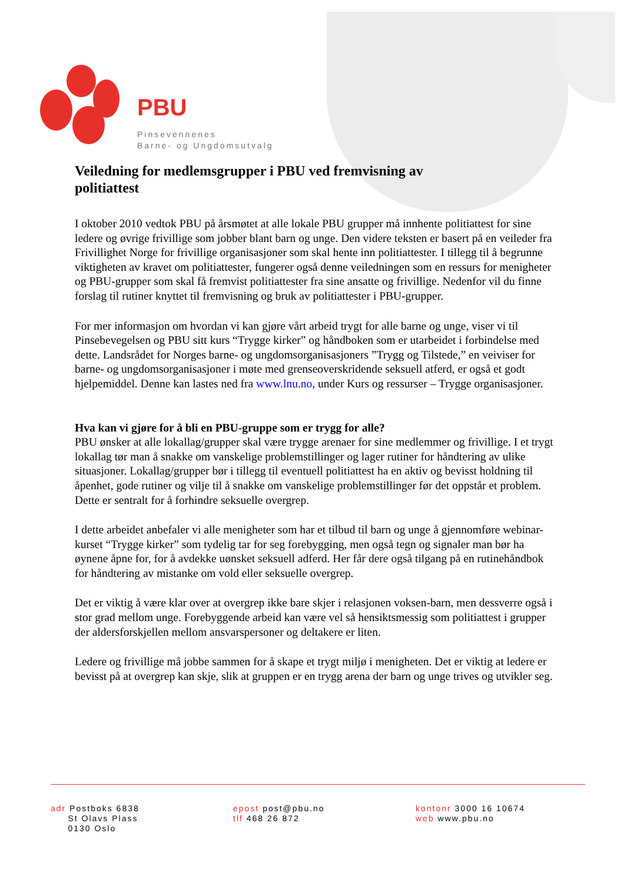PBU
Pinsevennenes
Barne- og Ungdomsutvalg
Veiledning for medlemsgrupper i PBU ved fremvisning av politiattest
I oktober 2010 vedtok PBU på årsmøtet at alle lokale PBU grupper må innhente politiattest for sine ledere og øvrige frivillige som jobber blant barn og unge. Den videre teksten er basert på en veileder fra Frivillighet Norge for frivillige organisasjoner som skal hente inn politiattester. I tillegg til å begrunne viktigheten av kravet om politiattester, fungerer også denne veiledningen som en ressurs for menigheter og PBU-grupper som skal få fremvist politiattester fra sine ansatte og frivillige. Nedenfor vil du finne forslag til rutiner knyttet til fremvisning og bruk av politiattester i PBU-grupper.
For mer informasjon om hvordan vi kan gjøre vårt arbeid trygt for alle barne og unge, viser vi til Pinsebevegelsen og PBU sitt kurs “Trygge kirker” og håndboken som er utarbeidet i forbindelse med dette. Landsrådet for Norges barne- og ungdomsorganisasjoners ”Trygg og Tilstede,” en veiviser for barne- og ungdomsorganisasjoner i møte med grenseoverskridende seksuell atferd, er også et godt hjelpemiddel. Denne kan lastes ned fra www.lnu.no, under Kurs og ressurser – Trygge organisasjoner.
Hva kan vi gjøre for å bli en PBU-gruppe som er trygg for alle?
PBU ønsker at alle lokallag/grupper skal være trygge arenaer for sine medlemmer og frivillige. I et trygt lokallag tør man å snakke om vanskelige problemstillinger og lager rutiner for håndtering av ulike situasjoner. Lokallag/grupper bør i tillegg til eventuell politiattest ha en aktiv og bevisst holdning til åpenhet, gode rutiner og vilje til å snakke om vanskelige problemstillinger før det oppstår et problem. Dette er sentralt for å forhindre seksuelle overgrep.
I dette arbeidet anbefaler vi alle menigheter som har et tilbud til barn og unge å gjennomføre webinar-kurset “Trygge kirker” som tydelig tar for seg forebygging, men også tegn og signaler man bør ha øynene åpne for, for å avdekke uønsket seksuell adferd. Her får dere også tilgang på en rutinehåndbok for håndtering av mistanke om vold eller seksuelle overgrep.
Det er viktig å være klar over at overgrep ikke bare skjer i relasjonen voksen-barn, men dessverre også i stor grad mellom unge. Forebyggende arbeid kan være vel så hensiktsmessig som politiattest i grupper der aldersforskjellen mellom ansvarspersoner og deltakere er liten.
Ledere og frivillige må jobbe sammen for å skape et trygt miljø i menigheten. Det er viktig at ledere er bevisst på at overgrep kan skje, slik at gruppen er en trygg arena der barn og unge trives og utvikler seg.
adr Postboks 6838
St Olavs Plass
0130 Oslo
epost post@pbu.no
tlf 468 26 872
kontonr 3000 16 10674
web www.pbu.no